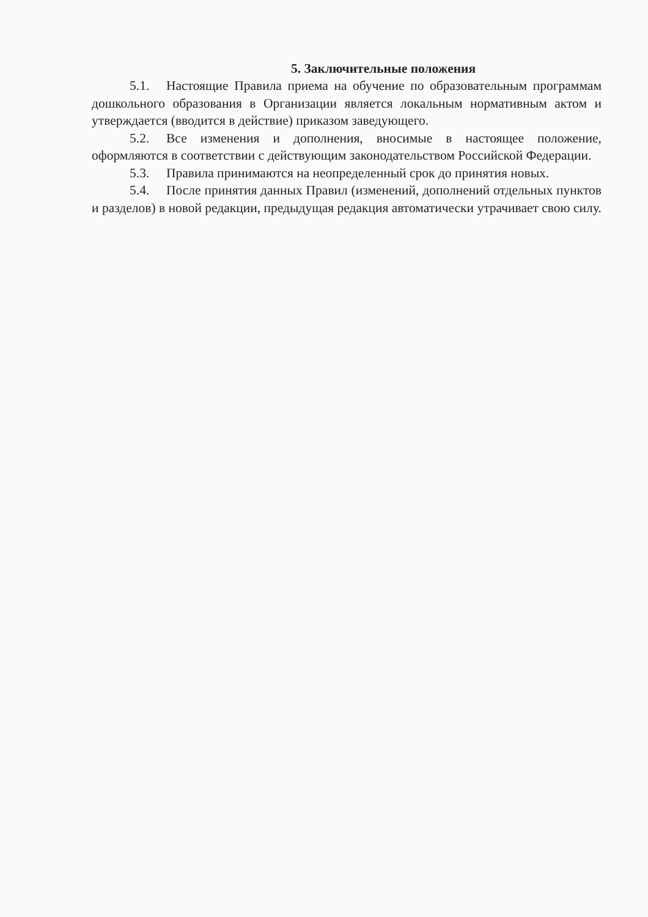5. Заключительные положения
5.1. Настоящие Правила приема на обучение по образовательным программам дошкольного образования в Организации является локальным нормативным актом и утверждается (вводится в действие) приказом заведующего.
5.2. Все изменения и дополнения, вносимые в настоящее положение, оформляются в соответствии с действующим законодательством Российской Федерации.
5.3. Правила принимаются на неопределенный срок до принятия новых.
5.4. После принятия данных Правил (изменений, дополнений отдельных пунктов и разделов) в новой редакции, предыдущая редакция автоматически утрачивает свою силу.